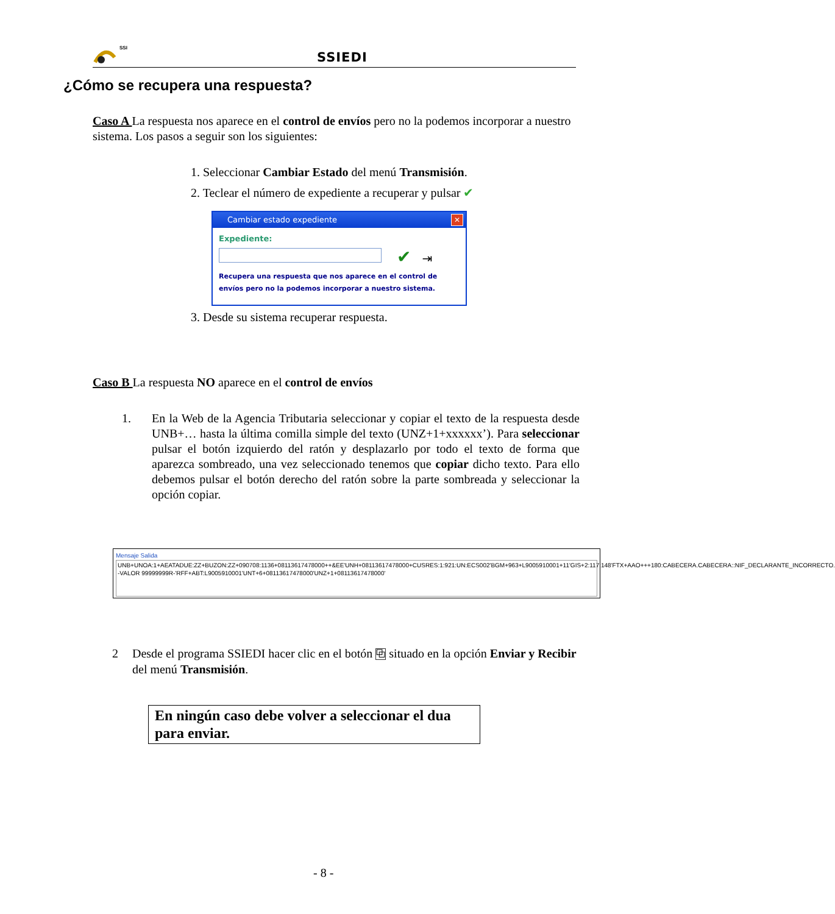SSI
SSIEDI
¿Cómo se recupera una respuesta?
Caso A La respuesta nos aparece en el control de envíos pero no la podemos incorporar a nuestro sistema. Los pasos a seguir son los siguientes:
1. Seleccionar Cambiar Estado del menú Transmisión.
2. Teclear el número de expediente a recuperar y pulsar ✔
Cambiar estado expediente
✕
Expediente:
✔ ⇥
Recupera una respuesta que nos aparece en el control de envíos pero no la podemos incorporar a nuestro sistema.
3. Desde su sistema recuperar respuesta.
Caso B La respuesta NO aparece en el control de envíos
1.
En la Web de la Agencia Tributaria seleccionar y copiar el texto de la respuesta desde UNB+… hasta la última comilla simple del texto (UNZ+1+xxxxxx’). Para seleccionar pulsar el botón izquierdo del ratón y desplazarlo por todo el texto de forma que aparezca sombreado, una vez seleccionado tenemos que copiar dicho texto. Para ello debemos pulsar el botón derecho del ratón sobre la parte sombreada y seleccionar la opción copiar.
Mensaje Salida
UNB+UNOA:1+AEATADUE:ZZ+BUZON:ZZ+090708:1136+08113617478000++&EE'UNH+08113617478000+CUSRES:1:921:UN:ECS002'BGM+963+L9005910001+11'GIS+2:117:148'FTX+AAO+++180:CABECERA.CABECERA::NIF_DECLARANTE_INCORRECTO. -VALOR 99999999R-'RFF+ABT:L9005910001'UNT+6+08113617478000'UNZ+1+08113617478000'
2
Desde el programa SSIEDI hacer clic en el botón ⧉ situado en la opción Enviar y Recibir del menú Transmisión.
En ningún caso debe volver a seleccionar el dua para enviar.
- 8 -